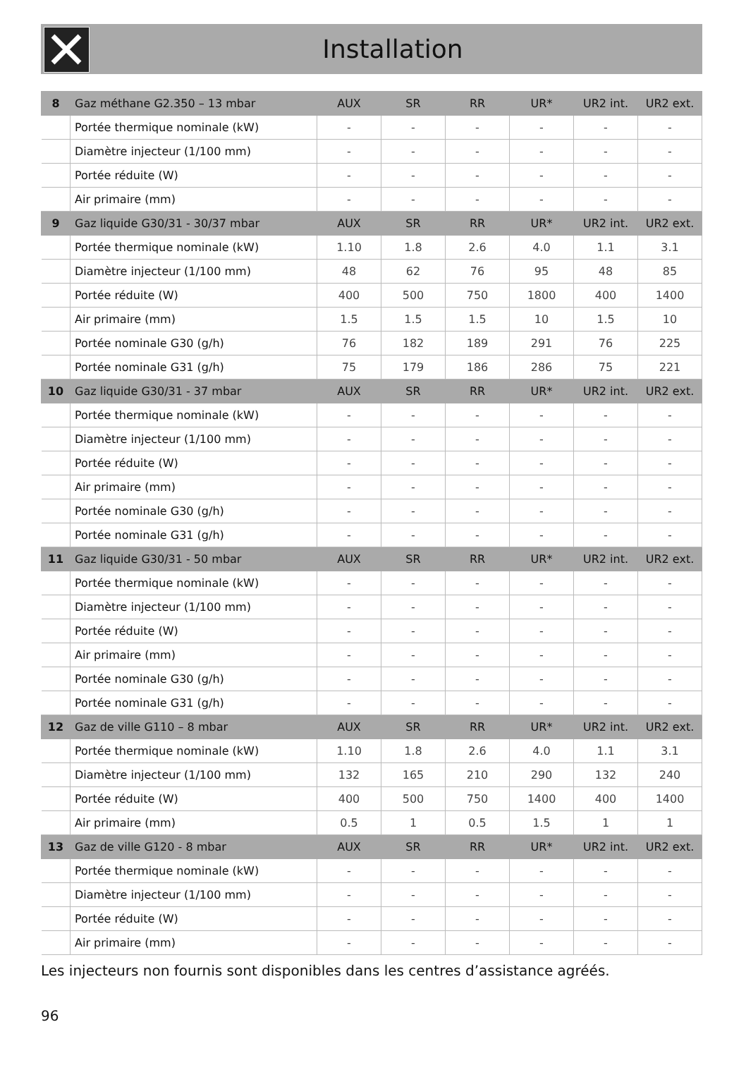Installation
| 8 | Gaz méthane G2.350 – 13 mbar | AUX | SR | RR | UR* | UR2 int. | UR2 ext. |
| --- | --- | --- | --- | --- | --- | --- | --- |
| | Portée thermique nominale (kW) | - | - | - | - | - | - |
| | Diamètre injecteur (1/100 mm) | - | - | - | - | - | - |
| | Portée réduite (W) | - | - | - | - | - | - |
| | Air primaire (mm) | - | - | - | - | - | - |
| 9 | Gaz liquide G30/31 - 30/37 mbar | AUX | SR | RR | UR* | UR2 int. | UR2 ext. |
| | Portée thermique nominale (kW) | 1.10 | 1.8 | 2.6 | 4.0 | 1.1 | 3.1 |
| | Diamètre injecteur (1/100 mm) | 48 | 62 | 76 | 95 | 48 | 85 |
| | Portée réduite (W) | 400 | 500 | 750 | 1800 | 400 | 1400 |
| | Air primaire (mm) | 1.5 | 1.5 | 1.5 | 10 | 1.5 | 10 |
| | Portée nominale G30 (g/h) | 76 | 182 | 189 | 291 | 76 | 225 |
| | Portée nominale G31 (g/h) | 75 | 179 | 186 | 286 | 75 | 221 |
| 10 | Gaz liquide G30/31 - 37 mbar | AUX | SR | RR | UR* | UR2 int. | UR2 ext. |
| | Portée thermique nominale (kW) | - | - | - | - | - | - |
| | Diamètre injecteur (1/100 mm) | - | - | - | - | - | - |
| | Portée réduite (W) | - | - | - | - | - | - |
| | Air primaire (mm) | - | - | - | - | - | - |
| | Portée nominale G30 (g/h) | - | - | - | - | - | - |
| | Portée nominale G31 (g/h) | - | - | - | - | - | - |
| 11 | Gaz liquide G30/31 - 50 mbar | AUX | SR | RR | UR* | UR2 int. | UR2 ext. |
| | Portée thermique nominale (kW) | - | - | - | - | - | - |
| | Diamètre injecteur (1/100 mm) | - | - | - | - | - | - |
| | Portée réduite (W) | - | - | - | - | - | - |
| | Air primaire (mm) | - | - | - | - | - | - |
| | Portée nominale G30 (g/h) | - | - | - | - | - | - |
| | Portée nominale G31 (g/h) | - | - | - | - | - | - |
| 12 | Gaz de ville G110 – 8 mbar | AUX | SR | RR | UR* | UR2 int. | UR2 ext. |
| | Portée thermique nominale (kW) | 1.10 | 1.8 | 2.6 | 4.0 | 1.1 | 3.1 |
| | Diamètre injecteur (1/100 mm) | 132 | 165 | 210 | 290 | 132 | 240 |
| | Portée réduite (W) | 400 | 500 | 750 | 1400 | 400 | 1400 |
| | Air primaire (mm) | 0.5 | 1 | 0.5 | 1.5 | 1 | 1 |
| 13 | Gaz de ville G120 - 8 mbar | AUX | SR | RR | UR* | UR2 int. | UR2 ext. |
| | Portée thermique nominale (kW) | - | - | - | - | - | - |
| | Diamètre injecteur (1/100 mm) | - | - | - | - | - | - |
| | Portée réduite (W) | - | - | - | - | - | - |
| | Air primaire (mm) | - | - | - | - | - | - |
Les injecteurs non fournis sont disponibles dans les centres d’assistance agréés.
96